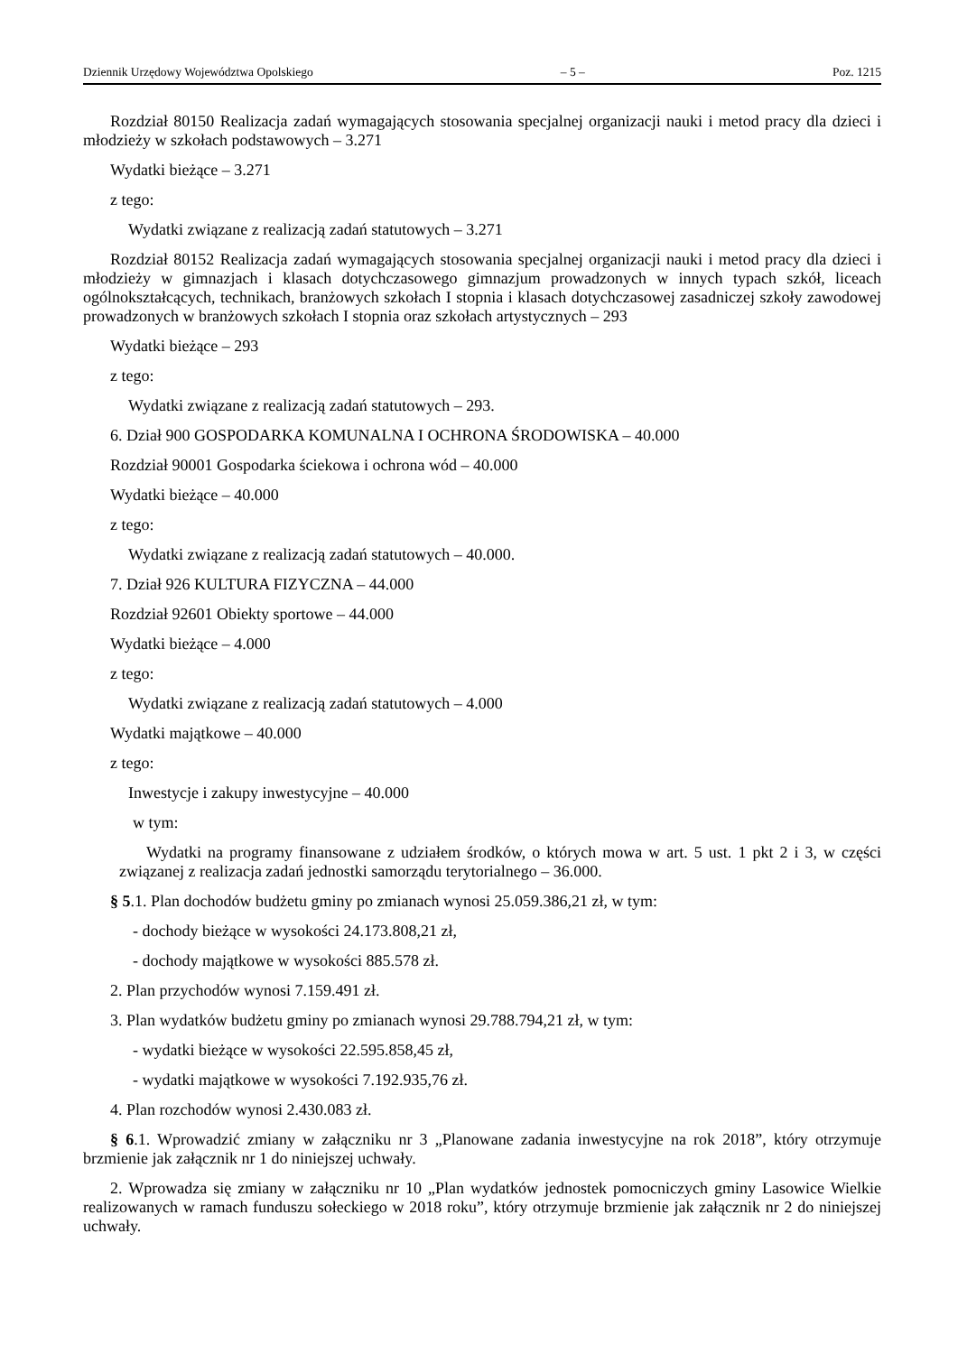Dziennik Urzędowy Województwa Opolskiego – 5 – Poz. 1215
Rozdział 80150 Realizacja zadań wymagających stosowania specjalnej organizacji nauki i metod pracy dla dzieci i młodzieży w szkołach podstawowych – 3.271
Wydatki bieżące – 3.271
z tego:
Wydatki związane z realizacją zadań statutowych – 3.271
Rozdział 80152 Realizacja zadań wymagających stosowania specjalnej organizacji nauki i metod pracy dla dzieci i młodzieży w gimnazjach i klasach dotychczasowego gimnazjum prowadzonych w innych typach szkół, liceach ogólnokształcących, technikach, branżowych szkołach I stopnia i klasach dotychczasowej zasadniczej szkoły zawodowej prowadzonych w branżowych szkołach I stopnia oraz szkołach artystycznych – 293
Wydatki bieżące – 293
z tego:
Wydatki związane z realizacją zadań statutowych – 293.
6. Dział 900 GOSPODARKA KOMUNALNA I OCHRONA ŚRODOWISKA – 40.000
Rozdział 90001 Gospodarka ściekowa i ochrona wód – 40.000
Wydatki bieżące – 40.000
z tego:
Wydatki związane z realizacją zadań statutowych – 40.000.
7. Dział 926 KULTURA FIZYCZNA – 44.000
Rozdział 92601 Obiekty sportowe – 44.000
Wydatki bieżące – 4.000
z tego:
Wydatki związane z realizacją zadań statutowych – 4.000
Wydatki majątkowe – 40.000
z tego:
Inwestycje i zakupy inwestycyjne – 40.000
w tym:
Wydatki na programy finansowane z udziałem środków, o których mowa w art. 5 ust. 1 pkt 2 i 3, w części związanej z realizacja zadań jednostki samorządu terytorialnego – 36.000.
§ 5.1. Plan dochodów budżetu gminy po zmianach wynosi 25.059.386,21 zł, w tym:
- dochody bieżące w wysokości 24.173.808,21 zł,
- dochody majątkowe w wysokości 885.578 zł.
2. Plan przychodów wynosi 7.159.491 zł.
3. Plan wydatków budżetu gminy po zmianach wynosi 29.788.794,21 zł, w tym:
- wydatki bieżące w wysokości 22.595.858,45 zł,
- wydatki majątkowe w wysokości 7.192.935,76 zł.
4. Plan rozchodów wynosi 2.430.083 zł.
§ 6.1. Wprowadzić zmiany w załączniku nr 3 „Planowane zadania inwestycyjne na rok 2018”, który otrzymuje brzmienie jak załącznik nr 1 do niniejszej uchwały.
2. Wprowadza się zmiany w załączniku nr 10 „Plan wydatków jednostek pomocniczych gminy Lasowice Wielkie realizowanych w ramach funduszu sołeckiego w 2018 roku”, który otrzymuje brzmienie jak załącznik nr 2 do niniejszej uchwały.